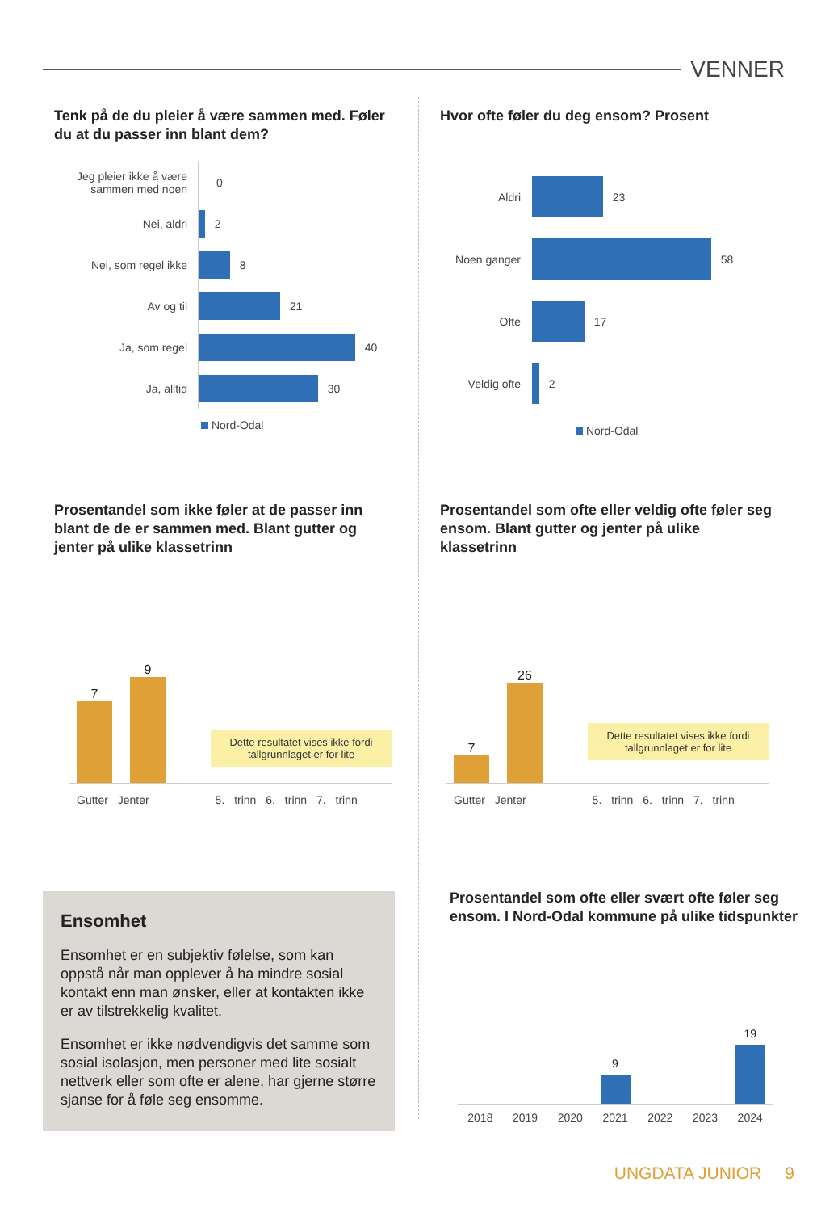VENNER
Tenk på de du pleier å være sammen med. Føler du at du passer inn blant dem?
Jeg pleier ikke å være sammen med noen
0
Nei, aldri
2
Nei, som regel ikke
8
Av og til
21
Ja, som regel
40
Ja, alltid
30
Nord-Odal
Hvor ofte føler du deg ensom? Prosent
Aldri
23
Noen ganger
58
Ofte
17
Veldig ofte
2
Nord-Odal
Prosentandel som ikke føler at de passer inn blant de de er sammen med. Blant gutter og jenter på ulike klassetrinn
7
9
Dette resultatet vises ikke fordi tallgrunnlaget er for lite
Gutter Jenter 5. trinn 6. trinn 7. trinn
Prosentandel som ofte eller veldig ofte føler seg ensom. Blant gutter og jenter på ulike klassetrinn
7
26
Dette resultatet vises ikke fordi tallgrunnlaget er for lite
Gutter Jenter 5. trinn 6. trinn 7. trinn
Ensomhet
Ensomhet er en subjektiv følelse, som kan oppstå når man opplever å ha mindre sosial kontakt enn man ønsker, eller at kontakten ikke er av tilstrekkelig kvalitet.
Ensomhet er ikke nødvendigvis det samme som sosial isolasjon, men personer med lite sosialt nettverk eller som ofte er alene, har gjerne større sjanse for å føle seg ensomme.
Prosentandel som ofte eller svært ofte føler seg ensom. I Nord-Odal kommune på ulike tidspunkter
9
19
2018 2019 2020 2021 2022 2023 2024
UNGDATA JUNIOR 9